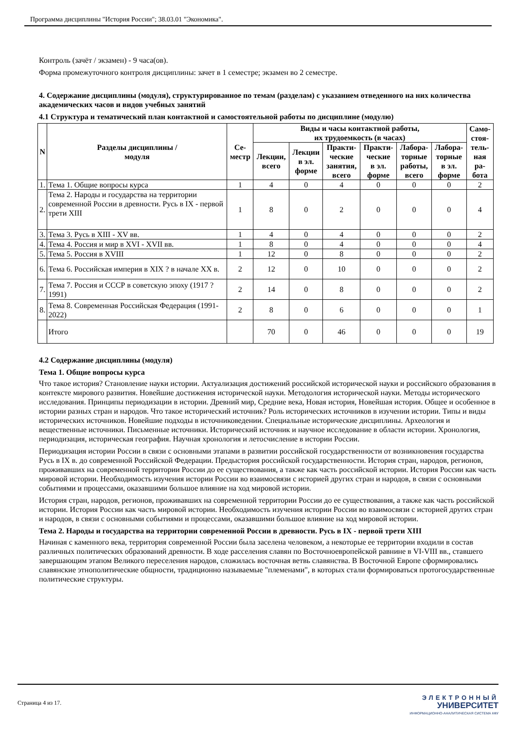Программа дисциплины "История России"; 38.03.01 "Экономика".
Контроль (зачёт / экзамен) - 9 часа(ов).
Форма промежуточного контроля дисциплины: зачет в 1 семестре; экзамен во 2 семестре.
4. Содержание дисциплины (модуля), структурированное по темам (разделам) с указанием отведенного на них количества академических часов и видов учебных занятий
4.1 Структура и тематический план контактной и самостоятельной работы по дисциплине (модулю)
| N | Разделы дисциплины / модуля | Се- местр | Виды и часы контактной работы, их трудоемкость (в часах) | | | | | | Само- стоя- тель- ная ра- бота |
| --- | --- | --- | --- | --- | --- | --- | --- | --- | --- |
| | | | Лекции, всего | Лекции в эл. форме | Практи- ческие занятия, всего | Практи- ческие в эл. форме | Лабора- торные работы, всего | Лабора- торные в эл. форме | |
| 1. | Тема 1. Общие вопросы курса | 1 | 4 | 0 | 4 | 0 | 0 | 0 | 2 |
| 2. | Тема 2. Народы и государства на территории современной России в древности. Русь в IX - первой трети XIII | 1 | 8 | 0 | 2 | 0 | 0 | 0 | 4 |
| 3. | Тема 3. Русь в XIII - XV вв. | 1 | 4 | 0 | 4 | 0 | 0 | 0 | 2 |
| 4. | Тема 4. Россия и мир в XVI - XVII вв. | 1 | 8 | 0 | 4 | 0 | 0 | 0 | 4 |
| 5. | Тема 5. Россия в XVIII | 1 | 12 | 0 | 8 | 0 | 0 | 0 | 2 |
| 6. | Тема 6. Российская империя в XIX ? в начале XX в. | 2 | 12 | 0 | 10 | 0 | 0 | 0 | 2 |
| 7. | Тема 7. Россия и СССР в советскую эпоху (1917 ? 1991) | 2 | 14 | 0 | 8 | 0 | 0 | 0 | 2 |
| 8. | Тема 8. Современная Российская Федерация (1991-2022) | 2 | 8 | 0 | 6 | 0 | 0 | 0 | 1 |
| | Итого | | 70 | 0 | 46 | 0 | 0 | 0 | 19 |
4.2 Содержание дисциплины (модуля)
Тема 1. Общие вопросы курса
Что такое история? Становление науки истории. Актуализация достижений российской исторической науки и российского образования в контексте мирового развития. Новейшие достижения исторической науки. Методология исторической науки. Методы исторического исследования. Принципы периодизации в истории. Древний мир, Средние века, Новая история, Новейшая история. Общее и особенное в истории разных стран и народов. Что такое исторический источник? Роль исторических источников в изучении истории. Типы и виды исторических источников. Новейшие подходы в источниковедении. Специальные исторические дисциплины. Археология и вещественные источники. Письменные источники. Исторический источник и научное исследование в области истории. Хронология, периодизация, историческая география. Научная хронология и летосчисление в истории России.
Периодизация истории России в связи с основными этапами в развитии российской государственности от возникновения государства Русь в IX в. до современной Российской Федерации. Предыстория российской государственности. История стран, народов, регионов, проживавших на современной территории России до ее существования, а также как часть российской истории. История России как часть мировой истории. Необходимость изучения истории России во взаимосвязи с историей других стран и народов, в связи с основными событиями и процессами, оказавшими большое влияние на ход мировой истории.
История стран, народов, регионов, проживавших на современной территории России до ее существования, а также как часть российской истории. История России как часть мировой истории. Необходимость изучения истории России во взаимосвязи с историей других стран и народов, в связи с основными событиями и процессами, оказавшими большое влияние на ход мировой истории.
Тема 2. Народы и государства на территории современной России в древности. Русь в IX - первой трети XIII
Начиная с каменного века, территория современной России была заселена человеком, а некоторые ее территории входили в состав различных политических образований древности. В ходе расселения славян по Восточноевропейской равнине в VI-VIII вв., ставшего завершающим этапом Великого переселения народов, сложилась восточная ветвь славянства. В Восточной Европе сформировались славянские этнополитические общности, традиционно называемые "племенами", в которых стали формироваться протогосударственные политические структуры.
Страница 4 из 17.
ЭЛЕКТРОННЫЙ
УНИВЕРСИТЕТ
ИНФОРМАЦИОННО-АНАЛИТИЧЕСКАЯ СИСТЕМА КФУ